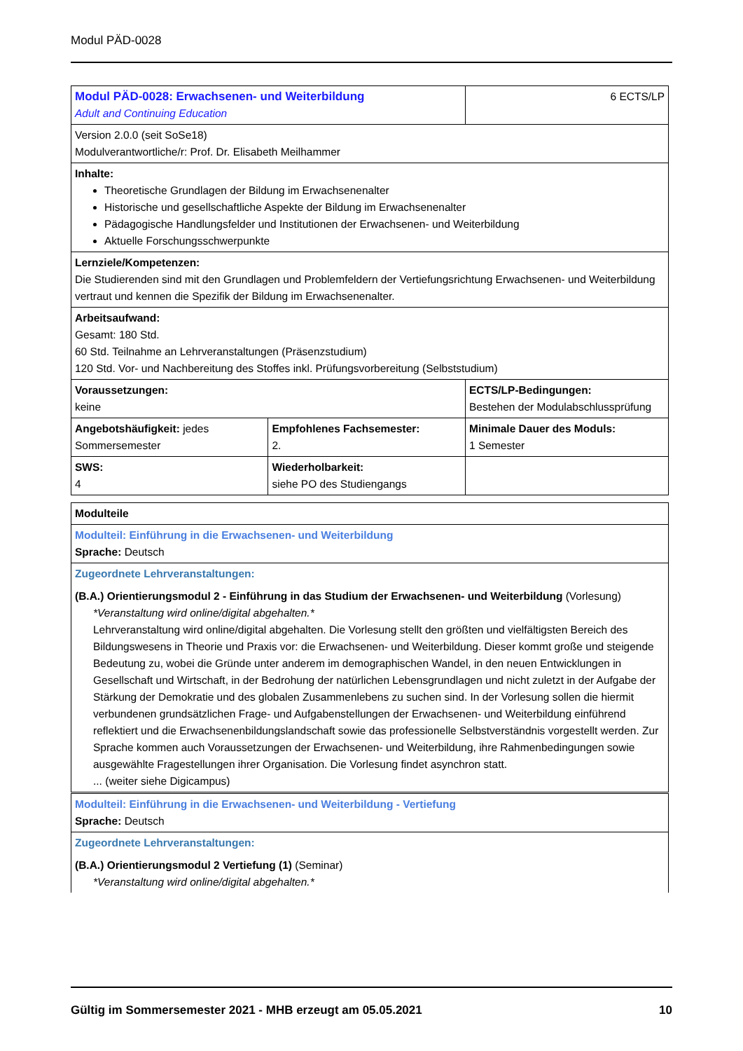Modul PÄD-0028
| Modul PÄD-0028: Erwachsenen- und Weiterbildung Adult and Continuing Education | | 6 ECTS/LP |
| Version 2.0.0 (seit SoSe18) Modulverantwortliche/r: Prof. Dr. Elisabeth Meilhammer | | |
| Inhalte: Theoretische Grundlagen der Bildung im Erwachsenenalter Historische und gesellschaftliche Aspekte der Bildung im Erwachsenenalter Pädagogische Handlungsfelder und Institutionen der Erwachsenen- und Weiterbildung Aktuelle Forschungsschwerpunkte | | |
| Lernziele/Kompetenzen: Die Studierenden sind mit den Grundlagen und Problemfeldern der Vertiefungsrichtung Erwachsenen- und Weiterbildung vertraut und kennen die Spezifik der Bildung im Erwachsenenalter. | | |
| Arbeitsaufwand: Gesamt: 180 Std. 60 Std. Teilnahme an Lehrveranstaltungen (Präsenzstudium) 120 Std. Vor- und Nachbereitung des Stoffes inkl. Prüfungsvorbereitung (Selbststudium) | | |
| Voraussetzungen: keine | | ECTS/LP-Bedingungen: Bestehen der Modulabschlussprüfung |
| Angebotshäufigkeit: jedes Sommersemester | Empfohlenes Fachsemester: 2. | Minimale Dauer des Moduls: 1 Semester |
| SWS: 4 | Wiederholbarkeit: siehe PO des Studiengangs | |
| Modulteile |
| Modulteil: Einführung in die Erwachsenen- und Weiterbildung Sprache: Deutsch |
| Zugeordnete Lehrveranstaltungen: (B.A.) Orientierungsmodul 2 - Einführung in das Studium der Erwachsenen- und Weiterbildung (Vorlesung) *Veranstaltung wird online/digital abgehalten.* Lehrveranstaltung wird online/digital abgehalten. Die Vorlesung stellt den größten und vielfältigsten Bereich des Bildungswesens in Theorie und Praxis vor: die Erwachsenen- und Weiterbildung. Dieser kommt große und steigende Bedeutung zu, wobei die Gründe unter anderem im demographischen Wandel, in den neuen Entwicklungen in Gesellschaft und Wirtschaft, in der Bedrohung der natürlichen Lebensgrundlagen und nicht zuletzt in der Aufgabe der Stärkung der Demokratie und des globalen Zusammenlebens zu suchen sind. In der Vorlesung sollen die hiermit verbundenen grundsätzlichen Frage- und Aufgabenstellungen der Erwachsenen- und Weiterbildung einführend reflektiert und die Erwachsenenbildungslandschaft sowie das professionelle Selbstverständnis vorgestellt werden. Zur Sprache kommen auch Voraussetzungen der Erwachsenen- und Weiterbildung, ihre Rahmenbedingungen sowie ausgewählte Fragestellungen ihrer Organisation. Die Vorlesung findet asynchron statt. ... (weiter siehe Digicampus) |
| Modulteil: Einführung in die Erwachsenen- und Weiterbildung - Vertiefung Sprache: Deutsch |
| Zugeordnete Lehrveranstaltungen: (B.A.) Orientierungsmodul 2 Vertiefung (1) (Seminar) *Veranstaltung wird online/digital abgehalten.* |
Gültig im Sommersemester 2021 - MHB erzeugt am 05.05.2021 10